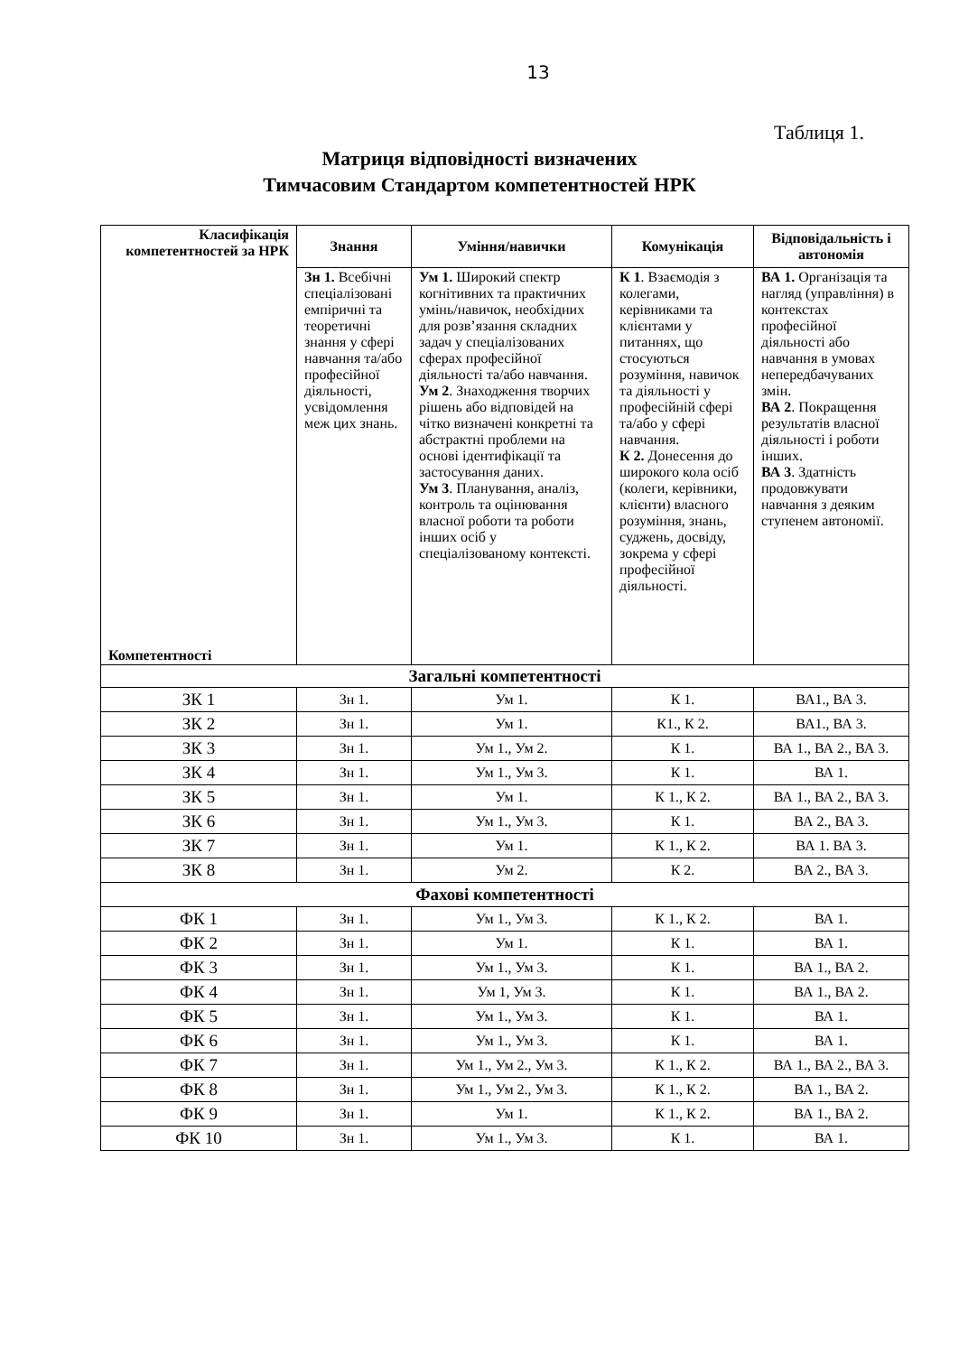13
Таблиця 1.
Матриця відповідності визначених
Тимчасовим Стандартом компетентностей НРК
| Класифікація компетентностей за НРК Компетентності | Знання | Уміння/навички | Комунікація | Відповідальність і автономія |
| --- | --- | --- | --- | --- |
| | Зн 1. Всебічні спеціалізовані емпіричні та теоретичні знання у сфері навчання та/або професійної діяльності, усвідомлення меж цих знань. | Ум 1. Широкий спектр когнітивних та практичних умінь/навичок, необхідних для розв’язання складних задач у спеціалізованих сферах професійної діяльності та/або навчання. Ум 2 . Знаходження творчих рішень або відповідей на чітко визначені конкретні та абстрактні проблеми на основі ідентифікації та застосування даних. Ум 3 . Планування, аналіз, контроль та оцінювання власної роботи та роботи інших осіб у спеціалізованому контексті. | К 1 . Взаємодія з колегами, керівниками та клієнтами у питаннях, що стосуються розуміння, навичок та діяльності у професійній сфері та/або у сфері навчання. К 2. Донесення до широкого кола осіб (колеги, керівники, клієнти) власного розуміння, знань, суджень, досвіду, зокрема у сфері професійної діяльності. | ВА 1. Організація та нагляд (управління) в контекстах професійної діяльності або навчання в умовах непередбачуваних змін. ВА 2 . Покращення результатів власної діяльності і роботи інших. ВА 3 . Здатність продовжувати навчання з деяким ступенем автономії. |
| Загальні компетентності | | | | |
| ЗК 1 | Зн 1. | Ум 1. | К 1. | ВА1., ВА 3. |
| ЗК 2 | Зн 1. | Ум 1. | К1., К 2. | ВА1., ВА 3. |
| ЗК 3 | Зн 1. | Ум 1., Ум 2. | К 1. | ВА 1., ВА 2., ВА 3. |
| ЗК 4 | Зн 1. | Ум 1., Ум 3. | К 1. | ВА 1. |
| ЗК 5 | Зн 1. | Ум 1. | К 1., К 2. | ВА 1., ВА 2., ВА 3. |
| ЗК 6 | Зн 1. | Ум 1., Ум 3. | К 1. | ВА 2., ВА 3. |
| ЗК 7 | Зн 1. | Ум 1. | К 1., К 2. | ВА 1. ВА 3. |
| ЗК 8 | Зн 1. | Ум 2. | К 2. | ВА 2., ВА 3. |
| Фахові компетентності | | | | |
| ФК 1 | Зн 1. | Ум 1., Ум 3. | К 1., К 2. | ВА 1. |
| ФК 2 | Зн 1. | Ум 1. | К 1. | ВА 1. |
| ФК 3 | Зн 1. | Ум 1., Ум 3. | К 1. | ВА 1., ВА 2. |
| ФК 4 | Зн 1. | Ум 1, Ум 3. | К 1. | ВА 1., ВА 2. |
| ФК 5 | Зн 1. | Ум 1., Ум 3. | К 1. | ВА 1. |
| ФК 6 | Зн 1. | Ум 1., Ум 3. | К 1. | ВА 1. |
| ФК 7 | Зн 1. | Ум 1., Ум 2., Ум 3. | К 1., К 2. | ВА 1., ВА 2., ВА 3. |
| ФК 8 | Зн 1. | Ум 1., Ум 2., Ум 3. | К 1., К 2. | ВА 1., ВА 2. |
| ФК 9 | Зн 1. | Ум 1. | К 1., К 2. | ВА 1., ВА 2. |
| ФК 10 | Зн 1. | Ум 1., Ум 3. | К 1. | ВА 1. |